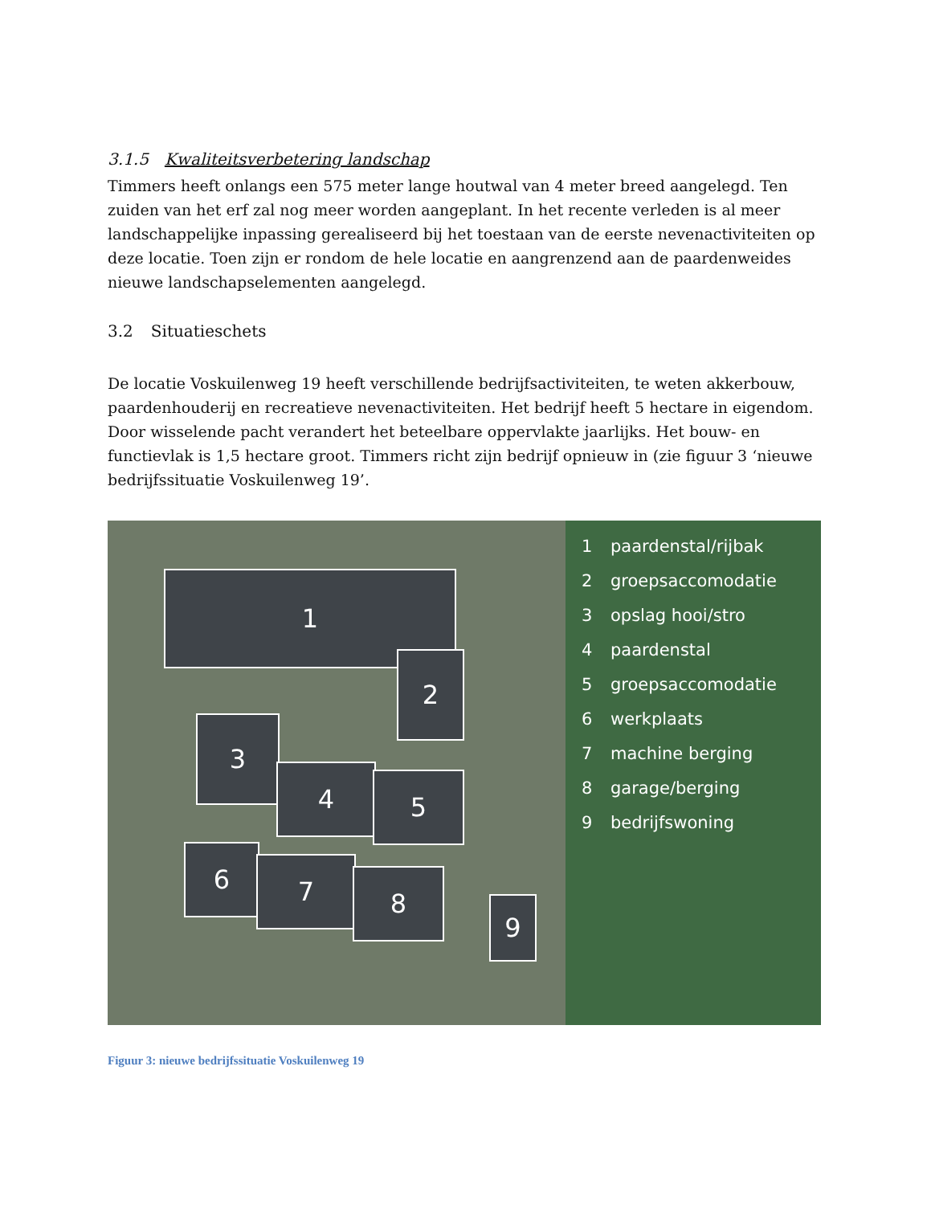3.1.5 Kwaliteitsverbetering landschap
Timmers heeft onlangs een 575 meter lange houtwal van 4 meter breed aangelegd. Ten zuiden van het erf zal nog meer worden aangeplant. In het recente verleden is al meer landschappelijke inpassing gerealiseerd bij het toestaan van de eerste nevenactiviteiten op deze locatie. Toen zijn er rondom de hele locatie en aangrenzend aan de paardenweides nieuwe landschapselementen aangelegd.
3.2 Situatieschets
De locatie Voskuilenweg 19 heeft verschillende bedrijfsactiviteiten, te weten akkerbouw, paardenhouderij en recreatieve nevenactiviteiten. Het bedrijf heeft 5 hectare in eigendom. Door wisselende pacht verandert het beteelbare oppervlakte jaarlijks. Het bouw- en functievlak is 1,5 hectare groot. Timmers richt zijn bedrijf opnieuw in (zie figuur 3 ‘nieuwe bedrijfssituatie Voskuilenweg 19’.
1
2
3
4 5
6 7 8
9
1 paardenstal/rijbak
2 groepsaccomodatie
3 opslag hooi/stro
4 paardenstal
5 groepsaccomodatie
6 werkplaats
7 machine berging
8 garage/berging
9 bedrijfswoning
Figuur 3: nieuwe bedrijfssituatie Voskuilenweg 19